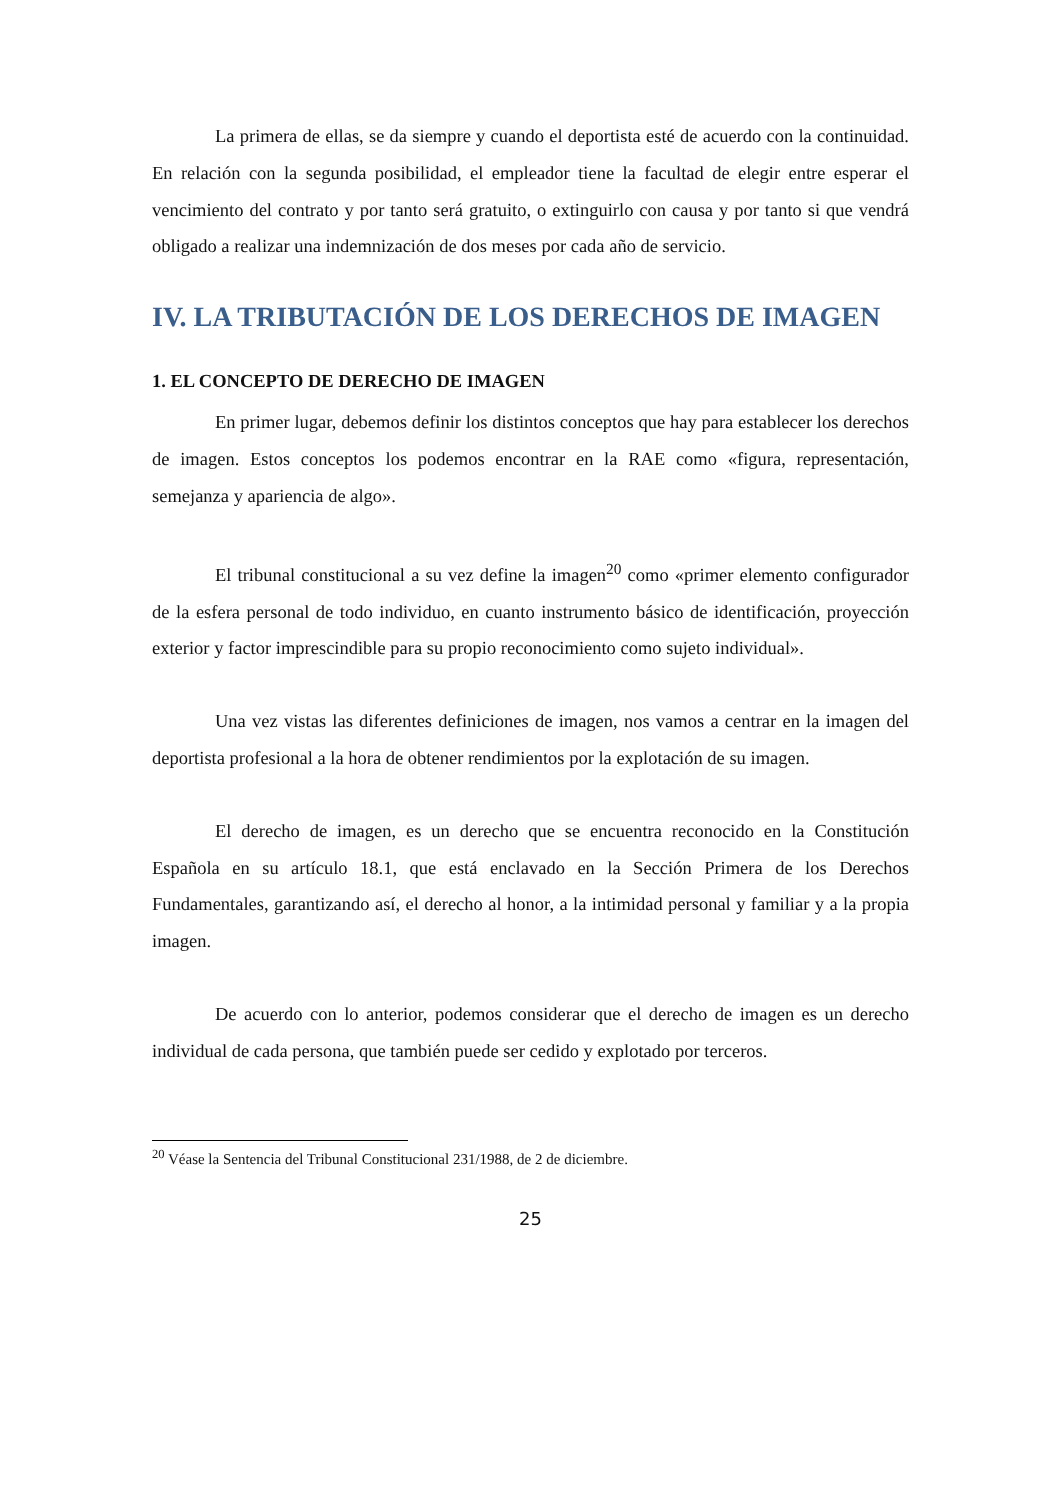La primera de ellas, se da siempre y cuando el deportista esté de acuerdo con la continuidad. En relación con la segunda posibilidad, el empleador tiene la facultad de elegir entre esperar el vencimiento del contrato y por tanto será gratuito, o extinguirlo con causa y por tanto si que vendrá obligado a realizar una indemnización de dos meses por cada año de servicio.
IV. LA TRIBUTACIÓN DE LOS DERECHOS DE IMAGEN
1. EL CONCEPTO DE DERECHO DE IMAGEN
En primer lugar, debemos definir los distintos conceptos que hay para establecer los derechos de imagen. Estos conceptos los podemos encontrar en la RAE como «figura, representación, semejanza y apariencia de algo».
El tribunal constitucional a su vez define la imagen<sup>20</sup> como «primer elemento configurador de la esfera personal de todo individuo, en cuanto instrumento básico de identificación, proyección exterior y factor imprescindible para su propio reconocimiento como sujeto individual».
Una vez vistas las diferentes definiciones de imagen, nos vamos a centrar en la imagen del deportista profesional a la hora de obtener rendimientos por la explotación de su imagen.
El derecho de imagen, es un derecho que se encuentra reconocido en la Constitución Española en su artículo 18.1, que está enclavado en la Sección Primera de los Derechos Fundamentales, garantizando así, el derecho al honor, a la intimidad personal y familiar y a la propia imagen.
De acuerdo con lo anterior, podemos considerar que el derecho de imagen es un derecho individual de cada persona, que también puede ser cedido y explotado por terceros.
<sup>20</sup> Véase la Sentencia del Tribunal Constitucional 231/1988, de 2 de diciembre.
25